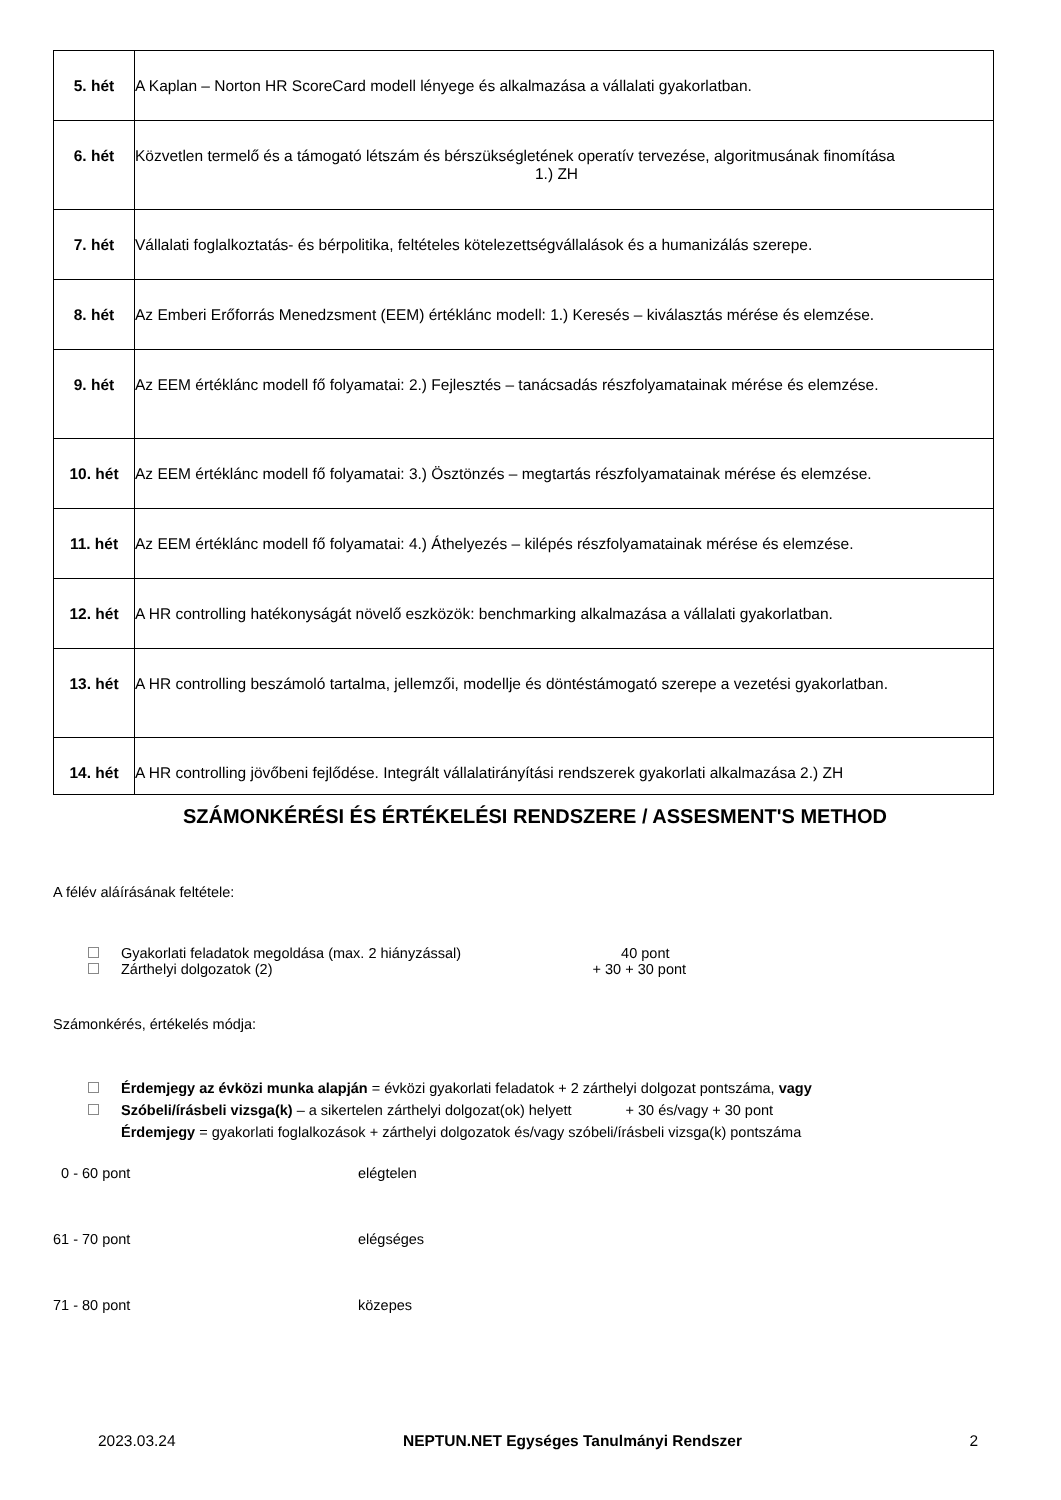| 5. hét | A Kaplan – Norton HR ScoreCard modell lényege és alkalmazása a vállalati gyakorlatban. |
| 6. hét | Közvetlen termelő és a támogató létszám és bérszükségletének operatív tervezése, algoritmusának finomítása 1.) ZH |
| 7. hét | Vállalati foglalkoztatás- és bérpolitika, feltételes kötelezettségvállalások és a humanizálás szerepe. |
| 8. hét | Az Emberi Erőforrás Menedzsment (EEM) értéklánc modell: 1.) Keresés – kiválasztás mérése és elemzése. |
| 9. hét | Az EEM értéklánc modell fő folyamatai: 2.) Fejlesztés – tanácsadás részfolyamatainak mérése és elemzése. |
| 10. hét | Az EEM értéklánc modell fő folyamatai: 3.) Ösztönzés – megtartás részfolyamatainak mérése és elemzése. |
| 11. hét | Az EEM értéklánc modell fő folyamatai: 4.) Áthelyezés – kilépés részfolyamatainak mérése és elemzése. |
| 12. hét | A HR controlling hatékonyságát növelő eszközök: benchmarking alkalmazása a vállalati gyakorlatban. |
| 13. hét | A HR controlling beszámoló tartalma, jellemzői, modellje és döntéstámogató szerepe a vezetési gyakorlatban. |
| 14. hét | A HR controlling jövőbeni fejlődése. Integrált vállalatirányítási rendszerek gyakorlati alkalmazása 2.) ZH |
SZÁMONKÉRÉSI ÉS ÉRTÉKELÉSI RENDSZERE / ASSESMENT'S METHOD
A félév aláírásának feltétele:
Gyakorlati feladatok megoldása (max. 2 hiányzással) 40 pont
Zárthelyi dolgozatok (2) + 30 + 30 pont
Számonkérés, értékelés módja:
Érdemjegy az évközi munka alapján = évközi gyakorlati feladatok + 2 zárthelyi dolgozat pontszáma, vagy
Szóbeli/írásbeli vizsga(k) – a sikertelen zárthelyi dolgozat(ok) helyett + 30 és/vagy + 30 pont
Érdemjegy = gyakorlati foglalkozások + zárthelyi dolgozatok és/vagy szóbeli/írásbeli vizsga(k) pontszáma
0 - 60 pont elégtelen
61 - 70 pont elégséges
71 - 80 pont közepes
2023.03.24 NEPTUN.NET Egységes Tanulmányi Rendszer 2